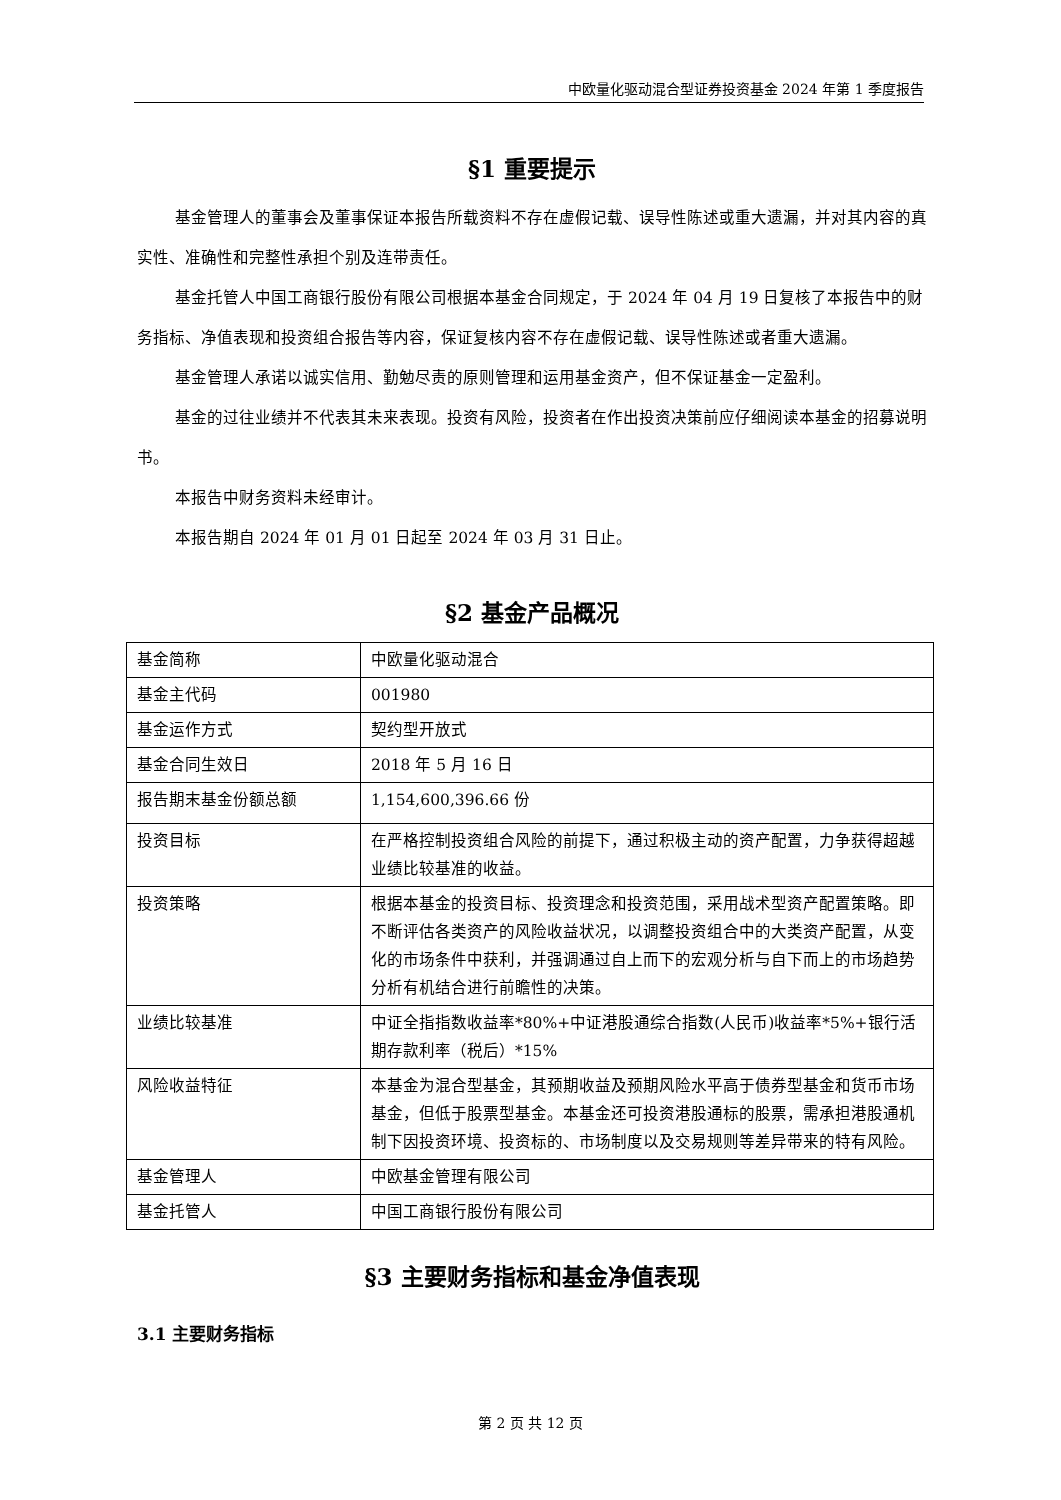中欧量化驱动混合型证券投资基金 2024 年第 1 季度报告
§1 重要提示
基金管理人的董事会及董事保证本报告所载资料不存在虚假记载、误导性陈述或重大遗漏，并对其内容的真实性、准确性和完整性承担个别及连带责任。
基金托管人中国工商银行股份有限公司根据本基金合同规定，于 2024 年 04 月 19 日复核了本报告中的财务指标、净值表现和投资组合报告等内容，保证复核内容不存在虚假记载、误导性陈述或者重大遗漏。
基金管理人承诺以诚实信用、勤勉尽责的原则管理和运用基金资产，但不保证基金一定盈利。
基金的过往业绩并不代表其未来表现。投资有风险，投资者在作出投资决策前应仔细阅读本基金的招募说明书。
本报告中财务资料未经审计。
本报告期自 2024 年 01 月 01 日起至 2024 年 03 月 31 日止。
§2 基金产品概况
| 基金简称 | 中欧量化驱动混合 |
| 基金主代码 | 001980 |
| 基金运作方式 | 契约型开放式 |
| 基金合同生效日 | 2018 年 5 月 16 日 |
| 报告期末基金份额总额 | 1,154,600,396.66 份 |
| 投资目标 | 在严格控制投资组合风险的前提下，通过积极主动的资产配置，力争获得超越业绩比较基准的收益。 |
| 投资策略 | 根据本基金的投资目标、投资理念和投资范围，采用战术型资产配置策略。即不断评估各类资产的风险收益状况，以调整投资组合中的大类资产配置，从变化的市场条件中获利，并强调通过自上而下的宏观分析与自下而上的市场趋势分析有机结合进行前瞻性的决策。 |
| 业绩比较基准 | 中证全指指数收益率*80%+中证港股通综合指数(人民币)收益率*5%+银行活期存款利率（税后）*15% |
| 风险收益特征 | 本基金为混合型基金，其预期收益及预期风险水平高于债券型基金和货币市场基金，但低于股票型基金。本基金还可投资港股通标的股票，需承担港股通机制下因投资环境、投资标的、市场制度以及交易规则等差异带来的特有风险。 |
| 基金管理人 | 中欧基金管理有限公司 |
| 基金托管人 | 中国工商银行股份有限公司 |
§3 主要财务指标和基金净值表现
3.1 主要财务指标
第 2 页 共 12 页